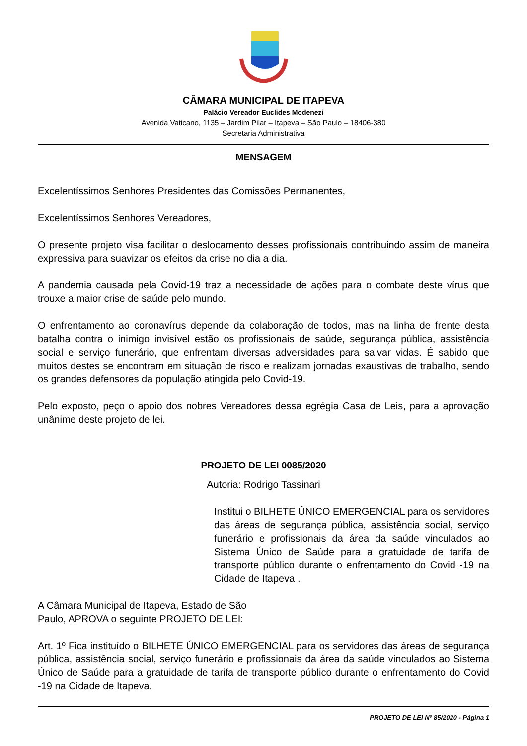CÂMARA MUNICIPAL DE ITAPEVA
Palácio Vereador Euclides Modenezi
Avenida Vaticano, 1135 – Jardim Pilar – Itapeva – São Paulo – 18406-380
Secretaria Administrativa
MENSAGEM
Excelentíssimos Senhores Presidentes das Comissões Permanentes,
Excelentíssimos Senhores Vereadores,
O presente projeto visa facilitar o deslocamento desses profissionais contribuindo assim de maneira expressiva para suavizar os efeitos da crise no dia a dia.
A pandemia causada pela Covid-19 traz a necessidade de ações para o combate deste vírus que trouxe a maior crise de saúde pelo mundo.
O enfrentamento ao coronavírus depende da colaboração de todos, mas na linha de frente desta batalha contra o inimigo invisível estão os profissionais de saúde, segurança pública, assistência social e serviço funerário, que enfrentam diversas adversidades para salvar vidas. É sabido que muitos destes se encontram em situação de risco e realizam jornadas exaustivas de trabalho, sendo os grandes defensores da população atingida pelo Covid-19.
Pelo exposto, peço o apoio dos nobres Vereadores dessa egrégia Casa de Leis, para a aprovação unânime deste projeto de lei.
PROJETO DE LEI 0085/2020
Autoria: Rodrigo Tassinari
Institui o BILHETE ÚNICO EMERGENCIAL para os servidores das áreas de segurança pública, assistência social, serviço funerário e profissionais da área da saúde vinculados ao Sistema Único de Saúde para a gratuidade de tarifa de transporte público durante o enfrentamento do Covid -19 na Cidade de Itapeva .
A Câmara Municipal de Itapeva, Estado de São
Paulo, APROVA o seguinte PROJETO DE LEI:
Art. 1º Fica instituído o BILHETE ÚNICO EMERGENCIAL para os servidores das áreas de segurança pública, assistência social, serviço funerário e profissionais da área da saúde vinculados ao Sistema Único de Saúde para a gratuidade de tarifa de transporte público durante o enfrentamento do Covid -19 na Cidade de Itapeva.
PROJETO DE LEI Nº 85/2020 - Página 1